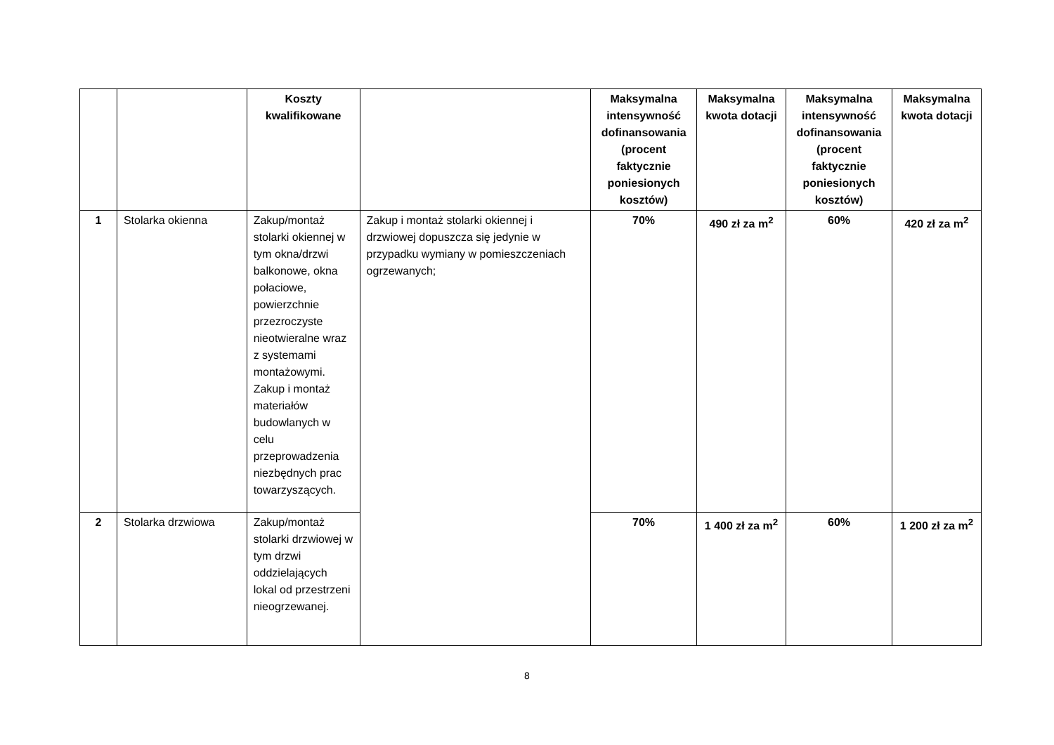| | | Koszty kwalifikowane | | Maksymalna intensywność dofinansowania (procent faktycznie poniesionych kosztów) | Maksymalna kwota dotacji | Maksymalna intensywność dofinansowania (procent faktycznie poniesionych kosztów) | Maksymalna kwota dotacji |
| --- | --- | --- | --- | --- | --- | --- | --- |
| 1 | Stolarka okienna | Zakup/montaż stolarki okiennej w tym okna/drzwi balkonowe, okna połaciowe, powierzchnie przezroczyste nieotwieralne wraz z systemami montażowymi. Zakup i montaż materiałów budowlanych w celu przeprowadzenia niezbędnych prac towarzyszących. | Zakup i montaż stolarki okiennej i drzwiowej dopuszcza się jedynie w przypadku wymiany w pomieszczeniach ogrzewanych; | 70% | 490 zł za m<sup>2</sup> | 60% | 420 zł za m<sup>2</sup> |
| 2 | Stolarka drzwiowa | Zakup/montaż stolarki drzwiowej w tym drzwi oddzielających lokal od przestrzeni nieogrzewanej. | | 70% | 1 400 zł za m<sup>2</sup> | 60% | 1 200 zł za m<sup>2</sup> |
8